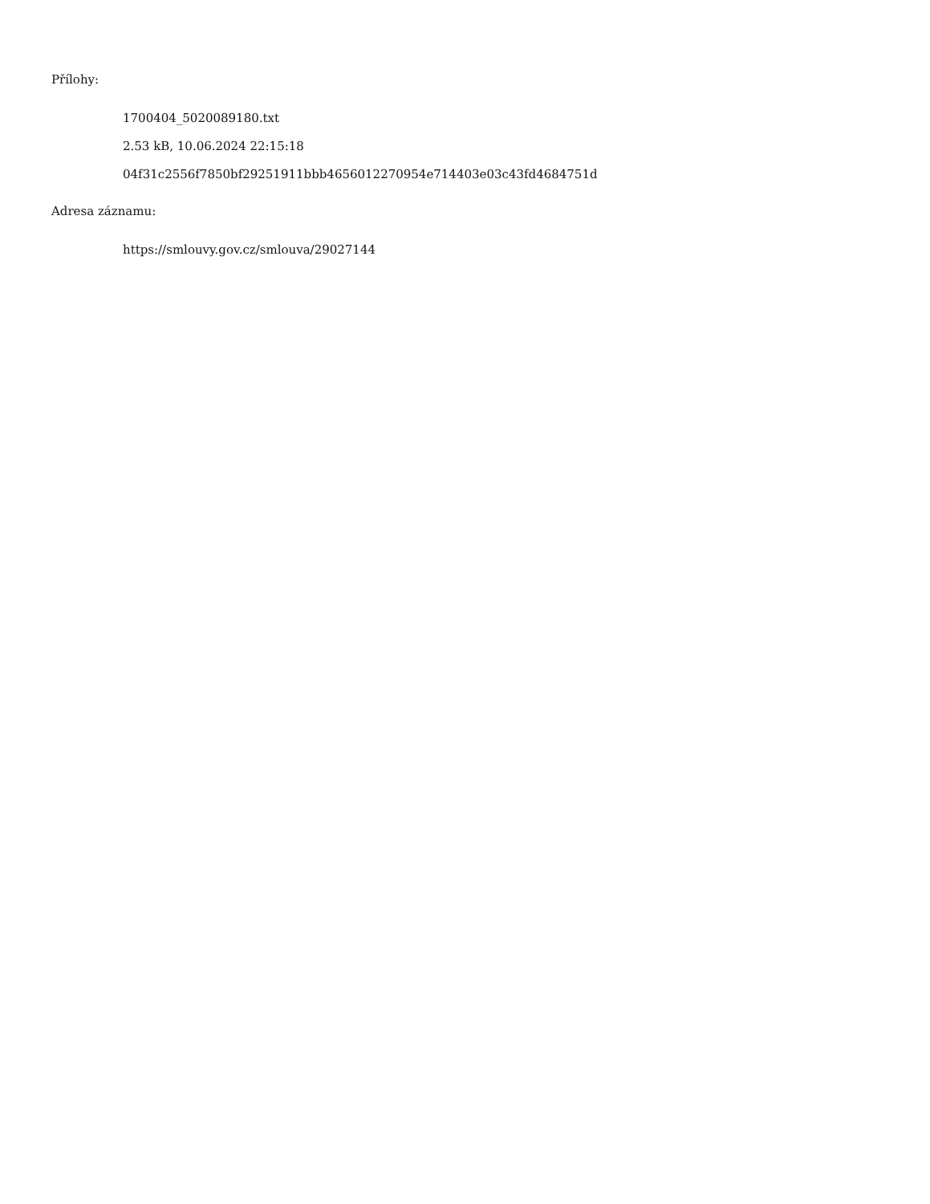Přílohy:
1700404_5020089180.txt
2.53 kB, 10.06.2024 22:15:18
04f31c2556f7850bf29251911bbb4656012270954e714403e03c43fd4684751d
Adresa záznamu:
https://smlouvy.gov.cz/smlouva/29027144